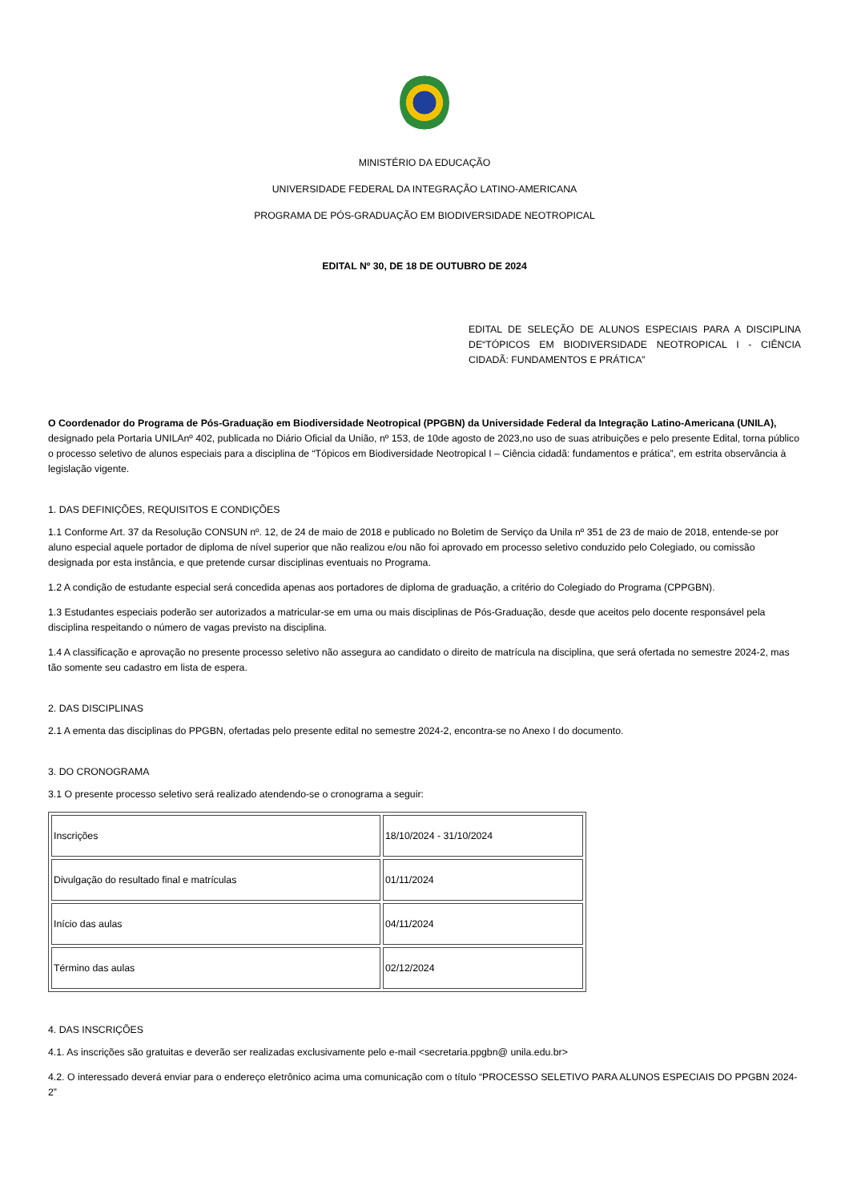MINISTÉRIO DA EDUCAÇÃO
UNIVERSIDADE FEDERAL DA INTEGRAÇÃO LATINO-AMERICANA
PROGRAMA DE PÓS-GRADUAÇÃO EM BIODIVERSIDADE NEOTROPICAL
EDITAL Nº 30, DE 18 DE OUTUBRO DE 2024
EDITAL DE SELEÇÃO DE ALUNOS ESPECIAIS PARA A DISCIPLINA DE“TÓPICOS EM BIODIVERSIDADE NEOTROPICAL I - CIÊNCIA CIDADÃ: FUNDAMENTOS E PRÁTICA”
O Coordenador do Programa de Pós-Graduação em Biodiversidade Neotropical (PPGBN) da Universidade Federal da Integração Latino-Americana (UNILA), designado pela Portaria UNILAnº 402, publicada no Diário Oficial da União, nº 153, de 10de agosto de 2023,no uso de suas atribuições e pelo presente Edital, torna público o processo seletivo de alunos especiais para a disciplina de “Tópicos em Biodiversidade Neotropical I – Ciência cidadã: fundamentos e prática”, em estrita observância à legislação vigente.
1. DAS DEFINIÇÕES, REQUISITOS E CONDIÇÕES
1.1 Conforme Art. 37 da Resolução CONSUN nº. 12, de 24 de maio de 2018 e publicado no Boletim de Serviço da Unila nº 351 de 23 de maio de 2018, entende-se por aluno especial aquele portador de diploma de nível superior que não realizou e/ou não foi aprovado em processo seletivo conduzido pelo Colegiado, ou comissão designada por esta instância, e que pretende cursar disciplinas eventuais no Programa.
1.2 A condição de estudante especial será concedida apenas aos portadores de diploma de graduação, a critério do Colegiado do Programa (CPPGBN).
1.3 Estudantes especiais poderão ser autorizados a matricular-se em uma ou mais disciplinas de Pós-Graduação, desde que aceitos pelo docente responsável pela disciplina respeitando o número de vagas previsto na disciplina.
1.4 A classificação e aprovação no presente processo seletivo não assegura ao candidato o direito de matrícula na disciplina, que será ofertada no semestre 2024-2, mas tão somente seu cadastro em lista de espera.
2. DAS DISCIPLINAS
2.1 A ementa das disciplinas do PPGBN, ofertadas pelo presente edital no semestre 2024-2, encontra-se no Anexo I do documento.
3. DO CRONOGRAMA
3.1 O presente processo seletivo será realizado atendendo-se o cronograma a seguir:
| Inscrições | 18/10/2024 - 31/10/2024 |
| Divulgação do resultado final e matrículas | 01/11/2024 |
| Início das aulas | 04/11/2024 |
| Término das aulas | 02/12/2024 |
4. DAS INSCRIÇÕES
4.1. As inscrições são gratuitas e deverão ser realizadas exclusivamente pelo e-mail <secretaria.ppgbn@ unila.edu.br>
4.2. O interessado deverá enviar para o endereço eletrônico acima uma comunicação com o título “PROCESSO SELETIVO PARA ALUNOS ESPECIAIS DO PPGBN 2024-2”